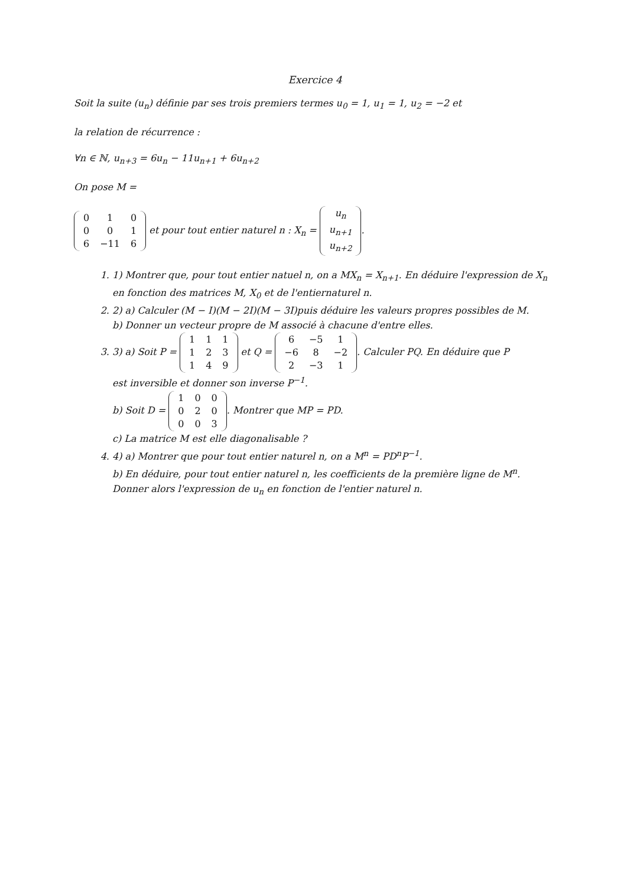Exercice 4
Soit la suite (u<sub>n</sub>) définie par ses trois premiers termes u<sub>0</sub> = 1, u<sub>1</sub> = 1, u<sub>2</sub> = −2 et
la relation de récurrence :
∀n ∈ ℕ, u<sub>n+3</sub> = 6u<sub>n</sub> − 11u<sub>n+1</sub> + 6u<sub>n+2</sub>
On pose M =
| 0 | 1 | 0 |
| 0 | 0 | 1 |
| 6 | −11 | 6 |
et pour tout entier naturel n : X<sub>n</sub> =
| u<sub>n</sub> |
| u<sub>n+1</sub> |
| u<sub>n+2</sub> |
.
1. 1) Montrer que, pour tout entier natuel n, on a MX<sub>n</sub> = X<sub>n+1</sub>. En déduire l'expression de X<sub>n</sub> en fonction des matrices M, X<sub>0</sub> et de l'entiernaturel n.
2. 2) a) Calculer (M − I)(M − 2I)(M − 3I)puis déduire les valeurs propres possibles de M.
b) Donner un vecteur propre de M associé à chacune d'entre elles.
3. 3) a) Soit P =
| 1 | 1 | 1 |
| 1 | 2 | 3 |
| 1 | 4 | 9 |
et Q =
| 6 | −5 | 1 |
| −6 | 8 | −2 |
| 2 | −3 | 1 |
. Calculer PQ. En déduire que P
est inversible et donner son inverse P<sup>−1</sup>.
b) Soit D =
| 1 | 0 | 0 |
| 0 | 2 | 0 |
| 0 | 0 | 3 |
. Montrer que MP = PD.
c) La matrice M est elle diagonalisable ?
4. 4) a) Montrer que pour tout entier naturel n, on a M<sup>n</sup> = PD<sup>n</sup>P<sup>−1</sup>.
b) En déduire, pour tout entier naturel n, les coefficients de la première ligne de M<sup>n</sup>. Donner alors l'expression de u<sub>n</sub> en fonction de l'entier naturel n.